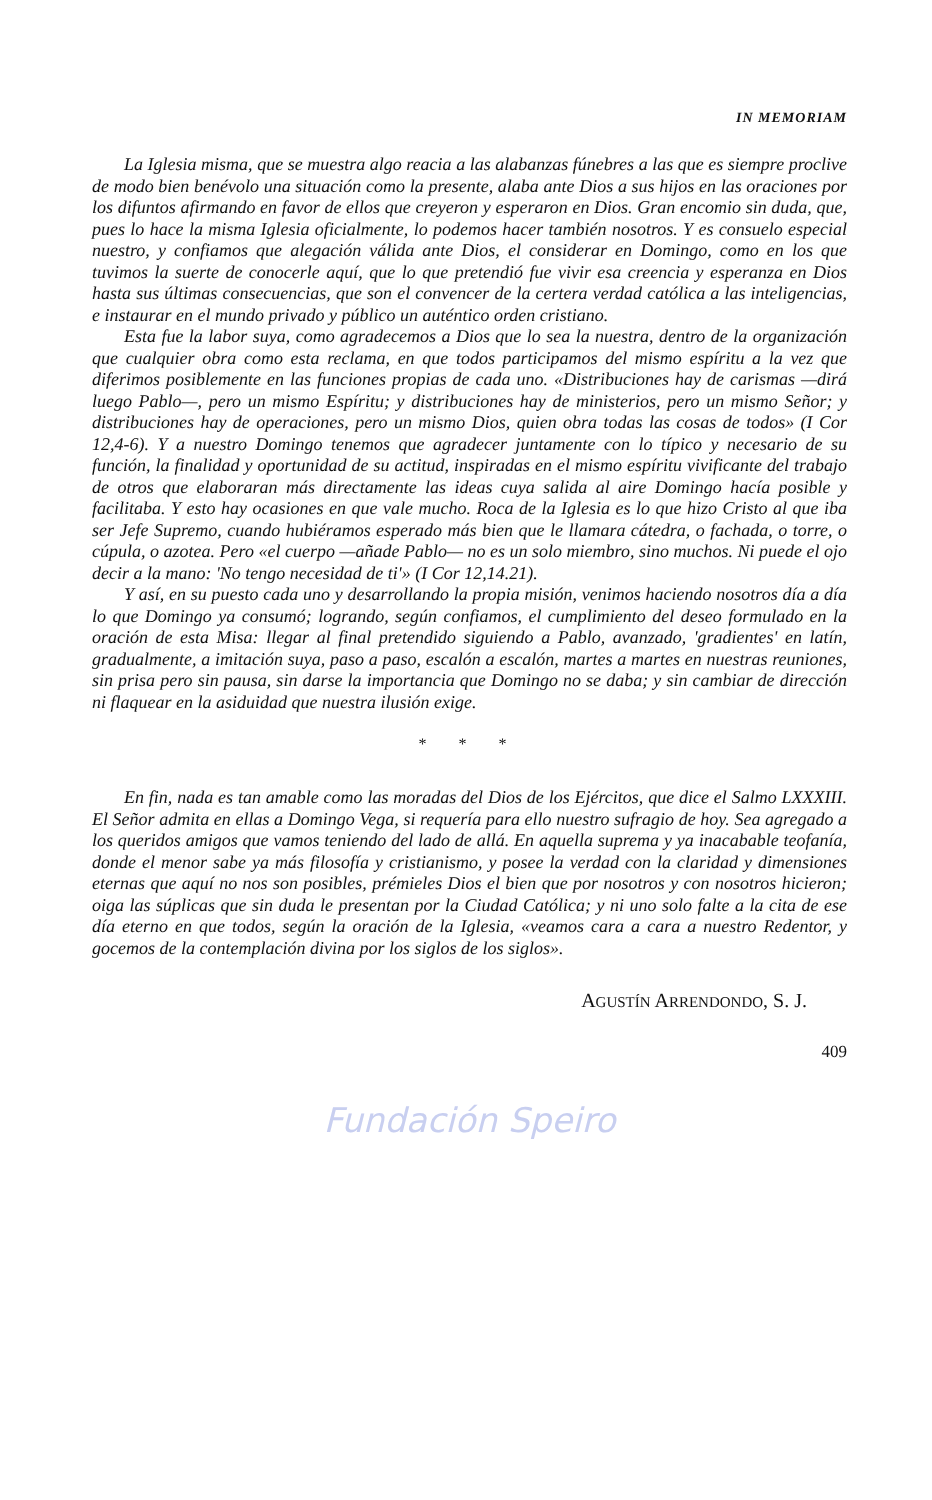IN MEMORIAM
La Iglesia misma, que se muestra algo reacia a las alabanzas fúnebres a las que es siempre proclive de modo bien benévolo una situación como la presente, alaba ante Dios a sus hijos en las oraciones por los difuntos afirmando en favor de ellos que creyeron y esperaron en Dios. Gran encomio sin duda, que, pues lo hace la misma Iglesia oficialmente, lo podemos hacer también nosotros. Y es consuelo especial nuestro, y confiamos que alegación válida ante Dios, el considerar en Domingo, como en los que tuvimos la suerte de conocerle aquí, que lo que pretendió fue vivir esa creencia y esperanza en Dios hasta sus últimas consecuencias, que son el convencer de la certera verdad católica a las inteligencias, e instaurar en el mundo privado y público un auténtico orden cristiano.
Esta fue la labor suya, como agradecemos a Dios que lo sea la nuestra, dentro de la organización que cualquier obra como esta reclama, en que todos participamos del mismo espíritu a la vez que diferimos posiblemente en las funciones propias de cada uno. «Distribuciones hay de carismas —dirá luego Pablo—, pero un mismo Espíritu; y distribuciones hay de ministerios, pero un mismo Señor; y distribuciones hay de operaciones, pero un mismo Dios, quien obra todas las cosas de todos» (I Cor 12,4-6). Y a nuestro Domingo tenemos que agradecer juntamente con lo típico y necesario de su función, la finalidad y oportunidad de su actitud, inspiradas en el mismo espíritu vivificante del trabajo de otros que elaboraran más directamente las ideas cuya salida al aire Domingo hacía posible y facilitaba. Y esto hay ocasiones en que vale mucho. Roca de la Iglesia es lo que hizo Cristo al que iba ser Jefe Supremo, cuando hubiéramos esperado más bien que le llamara cátedra, o fachada, o torre, o cúpula, o azotea. Pero «el cuerpo —añade Pablo— no es un solo miembro, sino muchos. Ni puede el ojo decir a la mano: 'No tengo necesidad de ti'» (I Cor 12,14.21).
Y así, en su puesto cada uno y desarrollando la propia misión, venimos haciendo nosotros día a día lo que Domingo ya consumó; logrando, según confiamos, el cumplimiento del deseo formulado en la oración de esta Misa: llegar al final pretendido siguiendo a Pablo, avanzado, 'gradientes' en latín, gradualmente, a imitación suya, paso a paso, escalón a escalón, martes a martes en nuestras reuniones, sin prisa pero sin pausa, sin darse la importancia que Domingo no se daba; y sin cambiar de dirección ni flaquear en la asiduidad que nuestra ilusión exige.
* * *
En fin, nada es tan amable como las moradas del Dios de los Ejércitos, que dice el Salmo LXXXIII. El Señor admita en ellas a Domingo Vega, si requería para ello nuestro sufragio de hoy. Sea agregado a los queridos amigos que vamos teniendo del lado de allá. En aquella suprema y ya inacabable teofanía, donde el menor sabe ya más filosofía y cristianismo, y posee la verdad con la claridad y dimensiones eternas que aquí no nos son posibles, prémieles Dios el bien que por nosotros y con nosotros hicieron; oiga las súplicas que sin duda le presentan por la Ciudad Católica; y ni uno solo falte a la cita de ese día eterno en que todos, según la oración de la Iglesia, «veamos cara a cara a nuestro Redentor, y gocemos de la contemplación divina por los siglos de los siglos».
AGUSTÍN ARRENDONDO, S. J.
409
Fundación Speiro